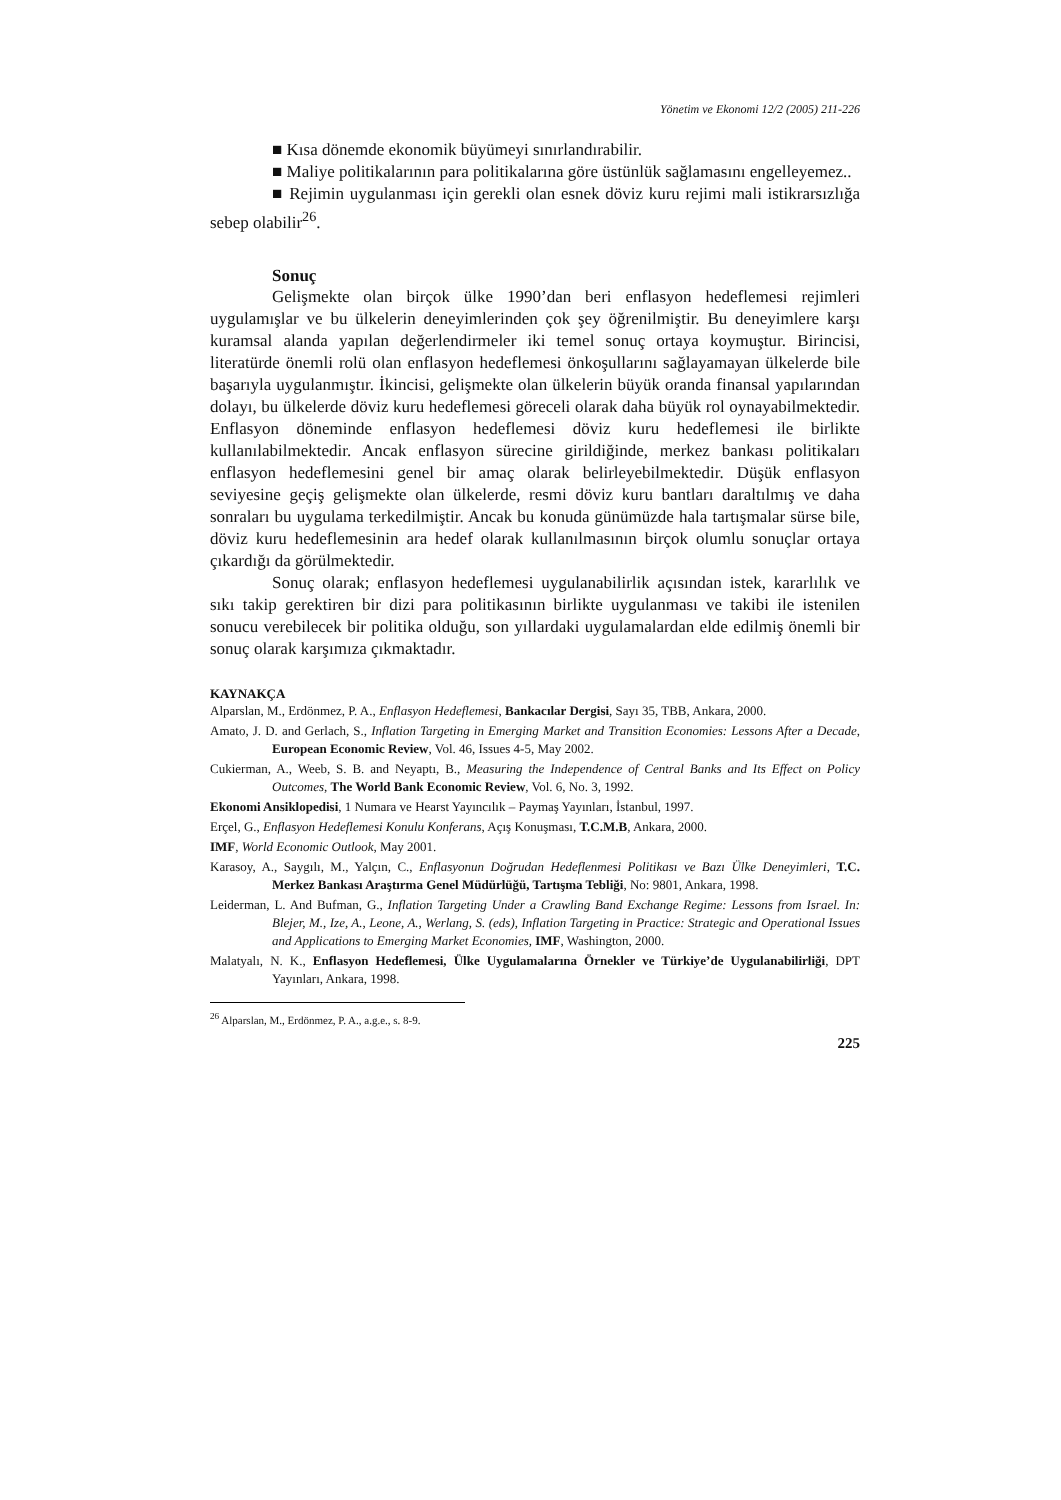Yönetim ve Ekonomi 12/2 (2005) 211-226
■ Kısa dönemde ekonomik büyümeyi sınırlandırabilir.
■ Maliye politikalarının para politikalarına göre üstünlük sağlamasını engelleyemez..
■ Rejimin uygulanması için gerekli olan esnek döviz kuru rejimi mali istikrarsızlığa sebep olabilir<sup>26</sup>.
Sonuç
Gelişmekte olan birçok ülke 1990’dan beri enflasyon hedeflemesi rejimleri uygulamışlar ve bu ülkelerin deneyimlerinden çok şey öğrenilmiştir. Bu deneyimlere karşı kuramsal alanda yapılan değerlendirmeler iki temel sonuç ortaya koymuştur. Birincisi, literatürde önemli rolü olan enflasyon hedeflemesi önkoşullarını sağlayamayan ülkelerde bile başarıyla uygulanmıştır. İkincisi, gelişmekte olan ülkelerin büyük oranda finansal yapılarından dolayı, bu ülkelerde döviz kuru hedeflemesi göreceli olarak daha büyük rol oynayabilmektedir. Enflasyon döneminde enflasyon hedeflemesi döviz kuru hedeflemesi ile birlikte kullanılabilmektedir. Ancak enflasyon sürecine girildiğinde, merkez bankası politikaları enflasyon hedeflemesini genel bir amaç olarak belirleyebilmektedir. Düşük enflasyon seviyesine geçiş gelişmekte olan ülkelerde, resmi döviz kuru bantları daraltılmış ve daha sonraları bu uygulama terkedilmiştir. Ancak bu konuda günümüzde hala tartışmalar sürse bile, döviz kuru hedeflemesinin ara hedef olarak kullanılmasının birçok olumlu sonuçlar ortaya çıkardığı da görülmektedir.
Sonuç olarak; enflasyon hedeflemesi uygulanabilirlik açısından istek, kararlılık ve sıkı takip gerektiren bir dizi para politikasının birlikte uygulanması ve takibi ile istenilen sonucu verebilecek bir politika olduğu, son yıllardaki uygulamalardan elde edilmiş önemli bir sonuç olarak karşımıza çıkmaktadır.
KAYNAKÇA
Alparslan, M., Erdönmez, P. A., Enflasyon Hedeflemesi, Bankacılar Dergisi, Sayı 35, TBB, Ankara, 2000.
Amato, J. D. and Gerlach, S., Inflation Targeting in Emerging Market and Transition Economies: Lessons After a Decade, European Economic Review, Vol. 46, Issues 4-5, May 2002.
Cukierman, A., Weeb, S. B. and Neyaptı, B., Measuring the Independence of Central Banks and Its Effect on Policy Outcomes, The World Bank Economic Review, Vol. 6, No. 3, 1992.
Ekonomi Ansiklopedisi, 1 Numara ve Hearst Yayıncılık – Paymaş Yayınları, İstanbul, 1997.
Erçel, G., Enflasyon Hedeflemesi Konulu Konferans, Açış Konuşması, T.C.M.B, Ankara, 2000.
IMF, World Economic Outlook, May 2001.
Karasoy, A., Saygılı, M., Yalçın, C., Enflasyonun Doğrudan Hedeflenmesi Politikası ve Bazı Ülke Deneyimleri, T.C. Merkez Bankası Araştırma Genel Müdürlüğü, Tartışma Tebliği, No: 9801, Ankara, 1998.
Leiderman, L. And Bufman, G., Inflation Targeting Under a Crawling Band Exchange Regime: Lessons from Israel. In: Blejer, M., Ize, A., Leone, A., Werlang, S. (eds), Inflation Targeting in Practice: Strategic and Operational Issues and Applications to Emerging Market Economies, IMF, Washington, 2000.
Malatyalı, N. K., Enflasyon Hedeflemesi, Ülke Uygulamalarına Örnekler ve Türkiye’de Uygulanabilirliği, DPT Yayınları, Ankara, 1998.
<sup>26</sup> Alparslan, M., Erdönmez, P. A., a.g.e., s. 8-9.
225